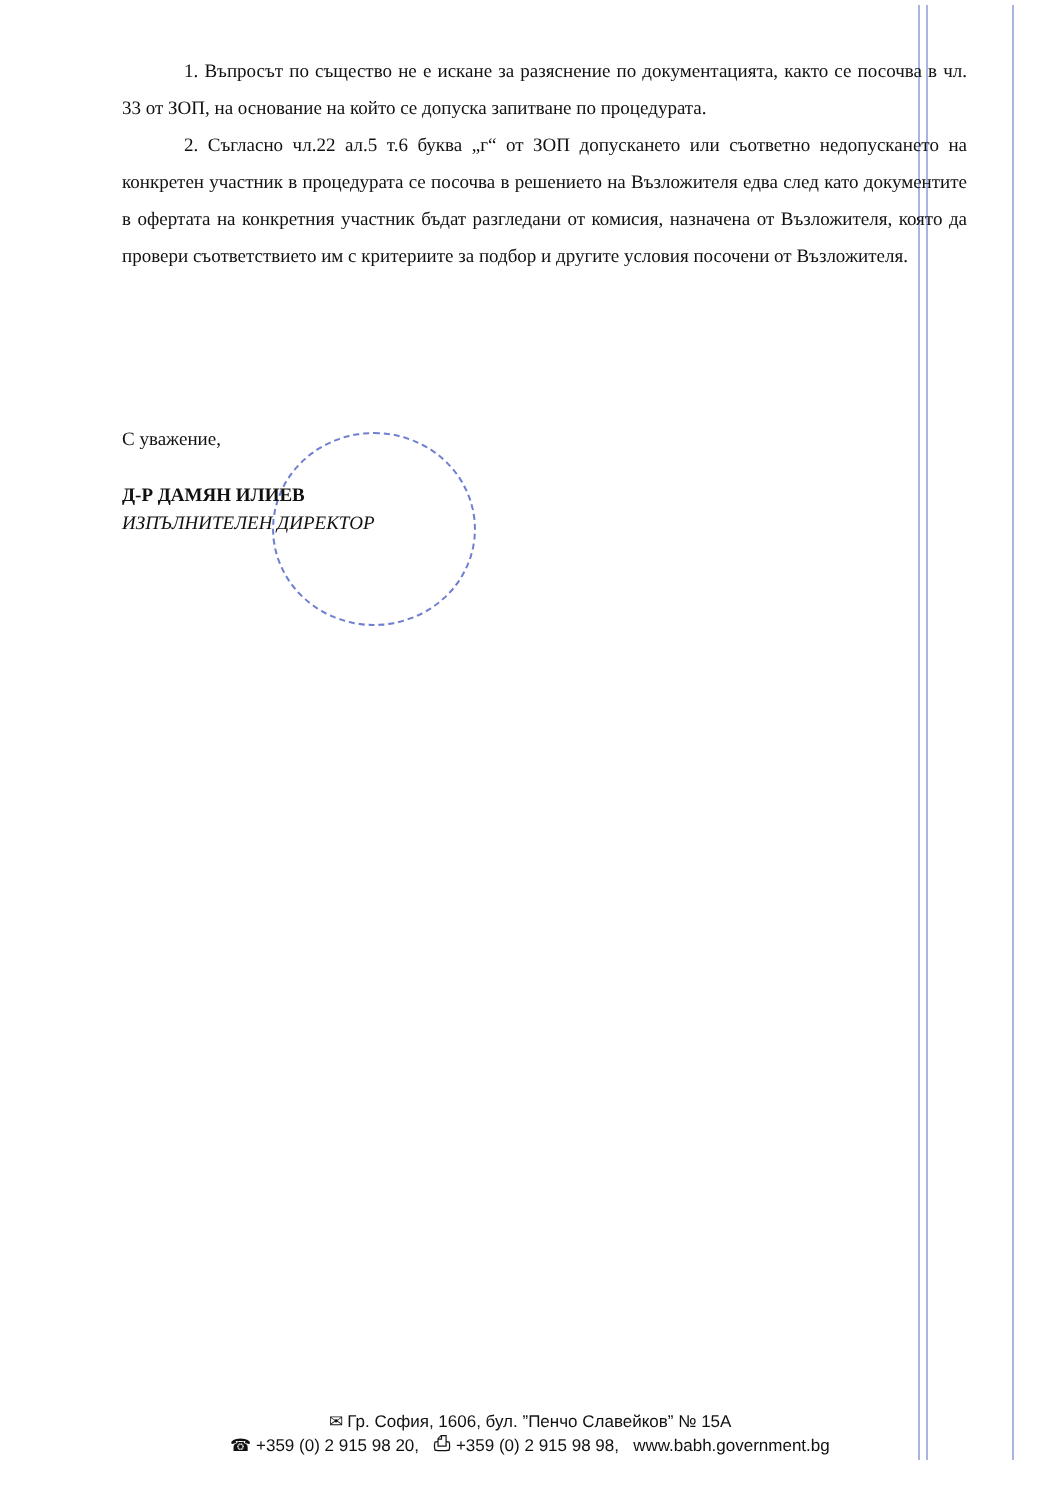1. Въпросът по същество не е искане за разяснение по документацията, както се посочва в чл. 33 от ЗОП, на основание на който се допуска запитване по процедурата.
2. Съгласно чл.22 ал.5 т.6 буква „г“ от ЗОП допускането или съответно недопускането на конкретен участник в процедурата се посочва в решението на Възложителя едва след като документите в офертата на конкретния участник бъдат разгледани от комисия, назначена от Възложителя, която да провери съответствието им с критериите за подбор и другите условия посочени от Възложителя.
С уважение,
Д-Р ДАМЯН ИЛИЕВ
ИЗПЪЛНИТЕЛЕН ДИРЕКТОР
✉ Гр. София, 1606, бул. ”Пенчо Славейков” № 15А
☎ +359 (0) 2 915 98 20, ⎙ +359 (0) 2 915 98 98, www.babh.government.bg